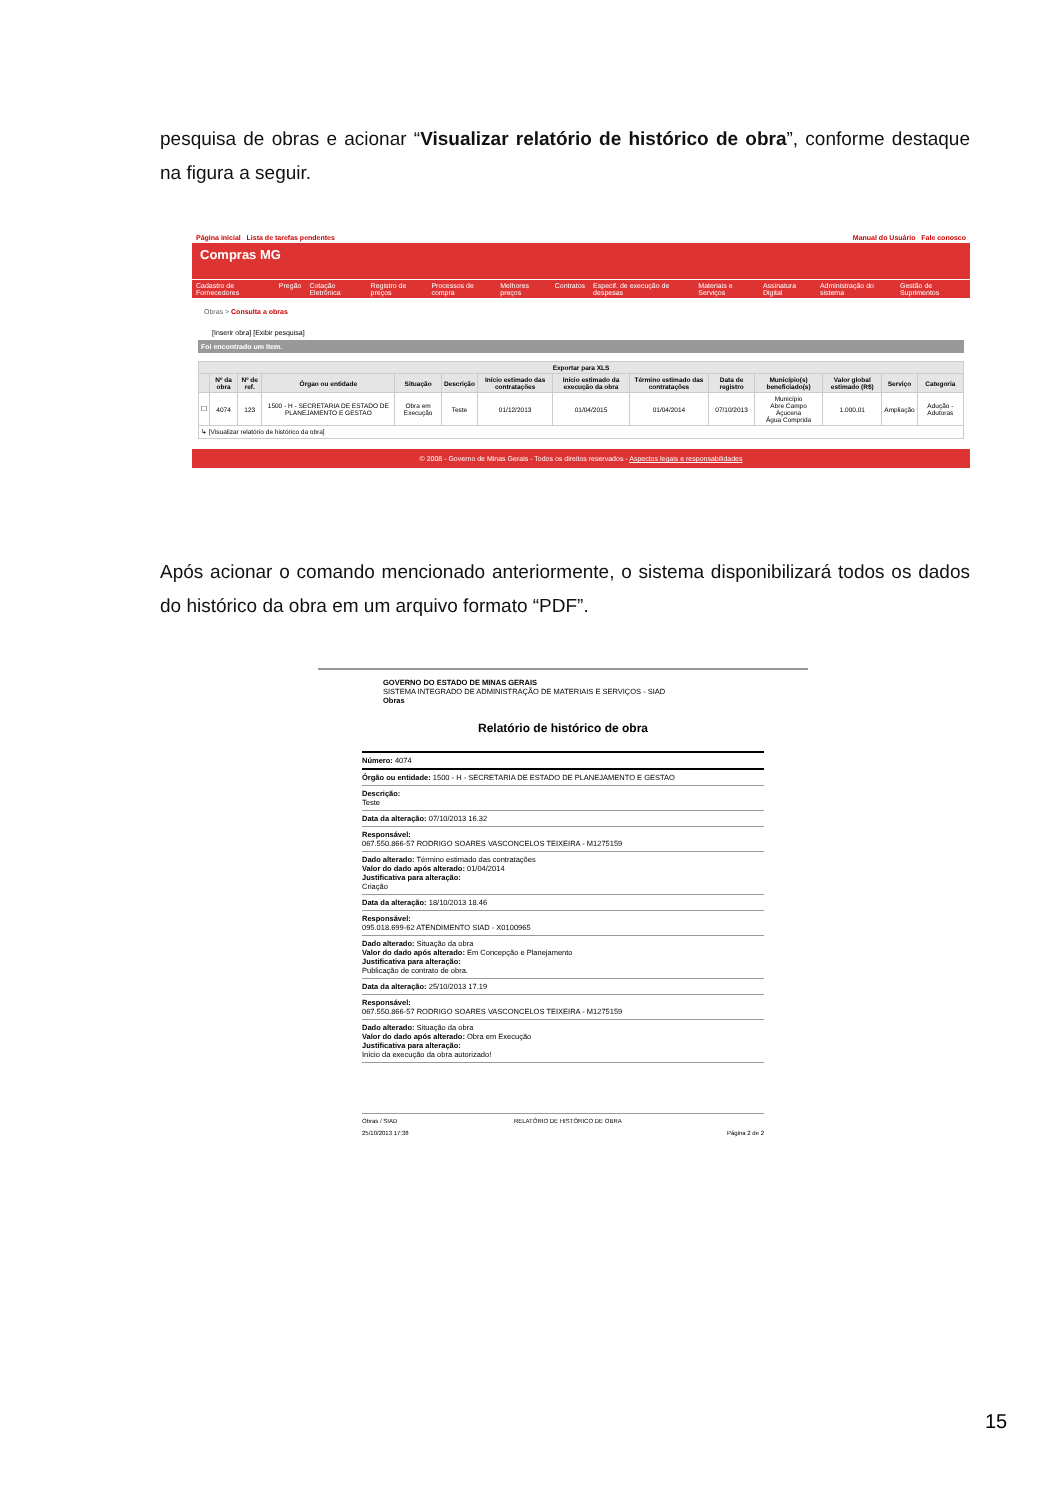pesquisa de obras e acionar “Visualizar relatório de histórico de obra”, conforme destaque na figura a seguir.
Página inicial Lista de tarefas pendentes Manual do Usuário Fale conosco
Compras MG
Cadastro de Fornecedores Pregão Cotação Eletrônica Registro de preços Processos de compra Melhores preços Contratos Especif. de execução de despesas Materiais e Serviços Assinatura Digital Administração do sistema Gestão de Suprimentos
Obras > Consulta a obras
[Inserir obra] [Exibir pesquisa]
Foi encontrado um item.
| Exportar para XLS | | | | | | | | | | | | | |
| --- | --- | --- | --- | --- | --- | --- | --- | --- | --- | --- | --- | --- | --- |
| | Nº da obra | Nº de ref. | Órgao ou entidade | Situação | Descrição | Início estimado das contratações | Início estimado da execução da obra | Término estimado das contratações | Data de registro | Município(s) beneficiado(s) | Valor global estimado (R$) | Serviço | Categoria |
| ☐ | 4074 | 123 | 1500 - H - SECRETARIA DE ESTADO DE PLANEJAMENTO E GESTAO | Obra em Execução | Teste | 01/12/2013 | 01/04/2015 | 01/04/2014 | 07/10/2013 | Município Abre Campo Açucena Água Comprida | 1.000,01 | Ampliação | Adução - Adutoras |
| ↳ [Visualizar relatório de histórico da obra] | | | | | | | | | | | | | |
© 2008 - Governo de Minas Gerais - Todos os direitos reservados - Aspectos legais e responsabilidades
Após acionar o comando mencionado anteriormente, o sistema disponibilizará todos os dados do histórico da obra em um arquivo formato “PDF”.
GOVERNO DO ESTADO DE MINAS GERAIS
SISTEMA INTEGRADO DE ADMINISTRAÇÃO DE MATERIAIS E SERVIÇOS - SIAD
Obras
Relatório de histórico de obra
Número: 4074
Órgão ou entidade: 1500 - H - SECRETARIA DE ESTADO DE PLANEJAMENTO E GESTAO
Descrição:
Teste
Data da alteração: 07/10/2013 16.32
Responsável:
067.550.866-57 RODRIGO SOARES VASCONCELOS TEIXEIRA - M1275159
Dado alterado: Término estimado das contratações
Valor do dado após alterado: 01/04/2014
Justificativa para alteração:
Criação
Data da alteração: 18/10/2013 18.46
Responsável:
095.018.699-62 ATENDIMENTO SIAD - X0100965
Dado alterado: Situação da obra
Valor do dado após alterado: Em Concepção e Planejamento
Justificativa para alteração:
Publicação de contrato de obra.
Data da alteração: 25/10/2013 17.19
Responsável:
067.550.866-57 RODRIGO SOARES VASCONCELOS TEIXEIRA - M1275159
Dado alterado: Situação da obra
Valor do dado após alterado: Obra em Execução
Justificativa para alteração:
Início da execução da obra autorizado!
Obras / SIAD
25/10/2013 17:38 RELATÓRIO DE HISTÓRICO DE OBRA
Página 2 de 2
15